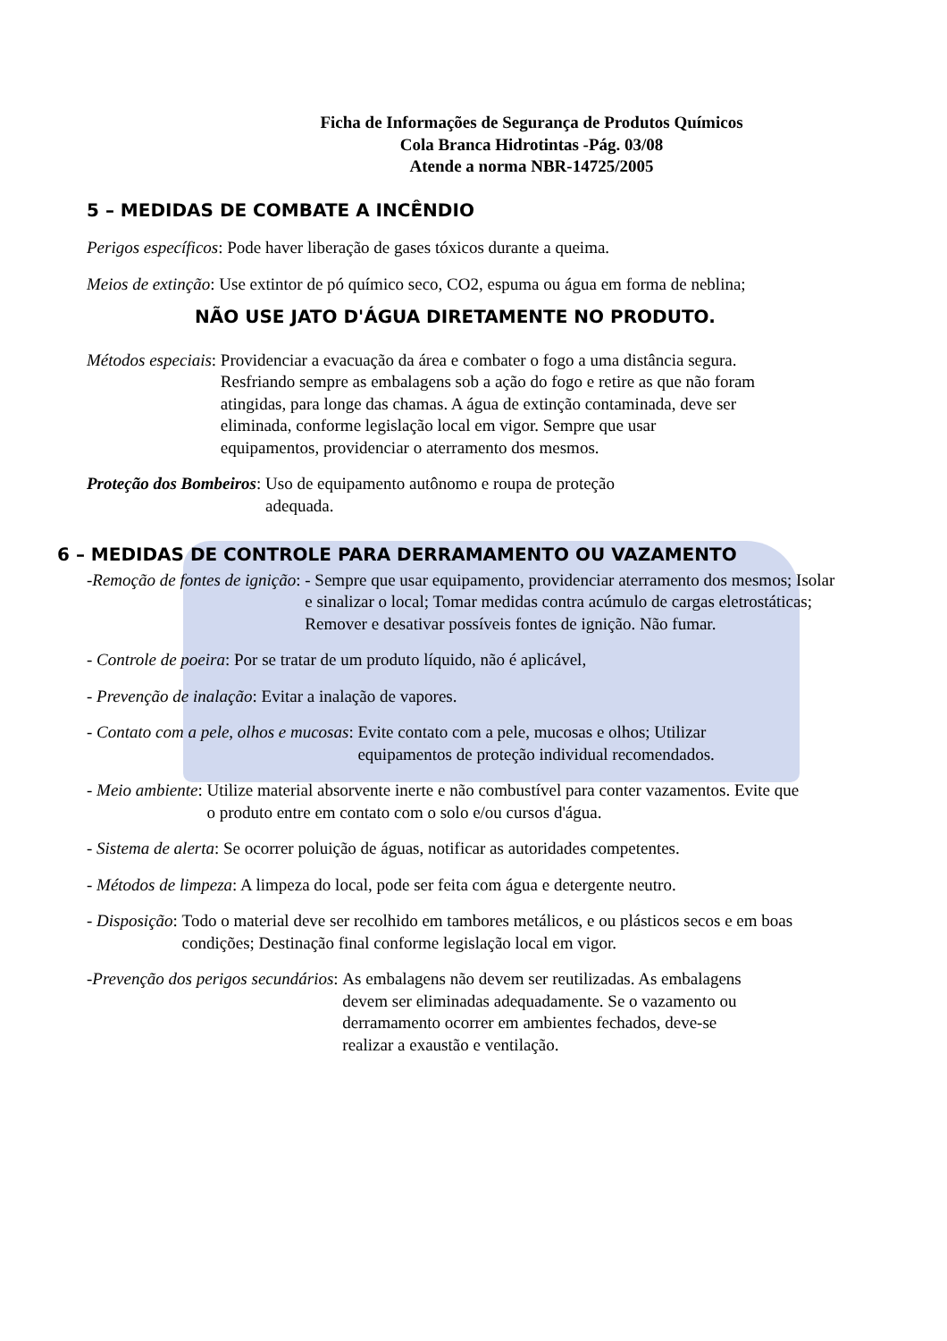Ficha de Informações de Segurança de Produtos Químicos
Cola Branca Hidrotintas -Pág. 03/08
Atende a norma NBR-14725/2005
5 – MEDIDAS DE COMBATE A INCÊNDIO
Perigos específicos: Pode haver liberação de gases tóxicos durante a queima.
Meios de extinção: Use extintor de pó químico seco, CO2, espuma ou água em forma de neblina;
NÃO USE JATO D'ÁGUA DIRETAMENTE NO PRODUTO.
Métodos especiais: Providenciar a evacuação da área e combater o fogo a uma distância segura. Resfriando sempre as embalagens sob a ação do fogo e retire as que não foram atingidas, para longe das chamas. A água de extinção contaminada, deve ser eliminada, conforme legislação local em vigor. Sempre que usar equipamentos, providenciar o aterramento dos mesmos.
Proteção dos Bombeiros: Uso de equipamento autônomo e roupa de proteção adequada.
6 – MEDIDAS DE CONTROLE PARA DERRAMAMENTO OU VAZAMENTO
-Remoção de fontes de ignição: - Sempre que usar equipamento, providenciar aterramento dos mesmos; Isolar e sinalizar o local; Tomar medidas contra acúmulo de cargas eletrostáticas; Remover e desativar possíveis fontes de ignição. Não fumar.
- Controle de poeira: Por se tratar de um produto líquido, não é aplicável,
- Prevenção de inalação: Evitar a inalação de vapores.
- Contato com a pele, olhos e mucosas: Evite contato com a pele, mucosas e olhos; Utilizar equipamentos de proteção individual recomendados.
- Meio ambiente: Utilize material absorvente inerte e não combustível para conter vazamentos. Evite que o produto entre em contato com o solo e/ou cursos d'água.
- Sistema de alerta: Se ocorrer poluição de águas, notificar as autoridades competentes.
- Métodos de limpeza: A limpeza do local, pode ser feita com água e detergente neutro.
- Disposição: Todo o material deve ser recolhido em tambores metálicos, e ou plásticos secos e em boas condições; Destinação final conforme legislação local em vigor.
-Prevenção dos perigos secundários: As embalagens não devem ser reutilizadas. As embalagens devem ser eliminadas adequadamente. Se o vazamento ou derramamento ocorrer em ambientes fechados, deve-se realizar a exaustão e ventilação.